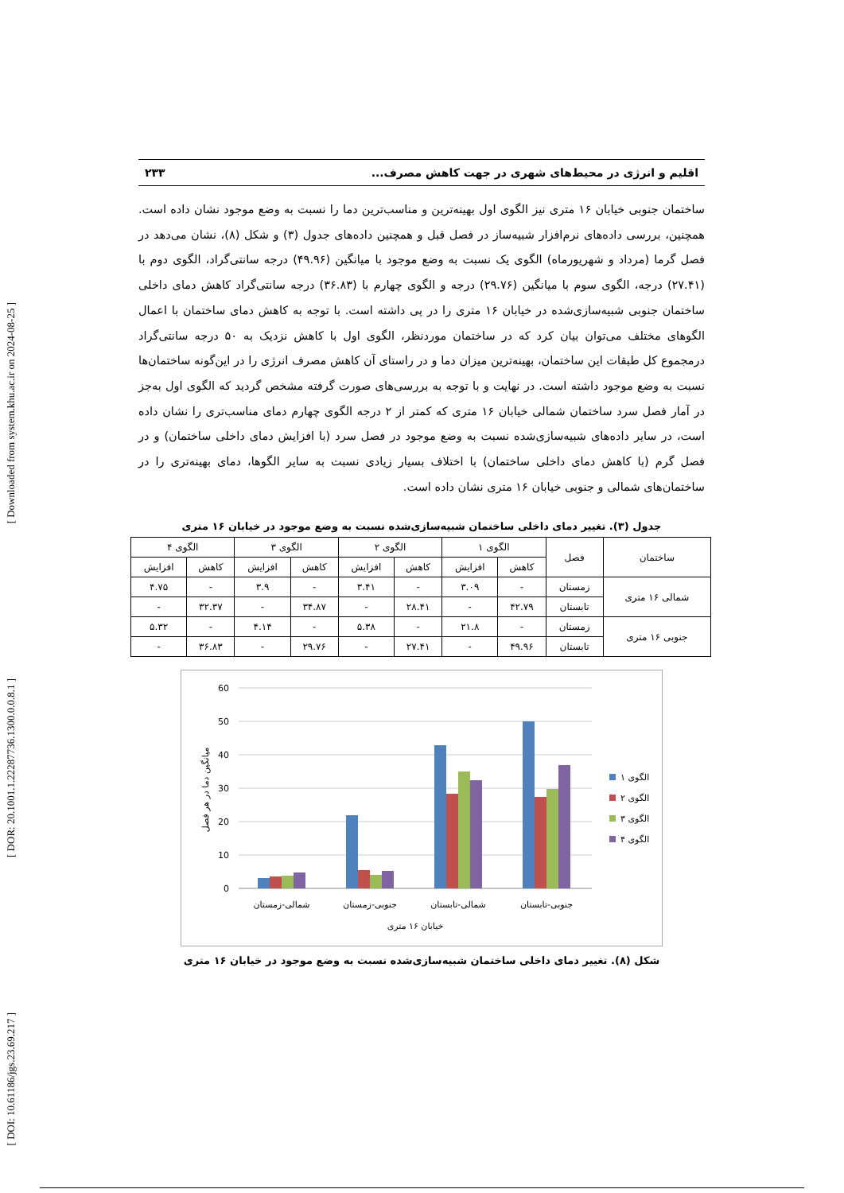[ Downloaded from system.khu.ac.ir on 2024-08-25 ]
[ DOR: 20.1001.1.22287736.1300.0.0.8.1 ]
[ DOI: 10.61186/jgs.23.69.217 ]
اقلیم و انرژی در محیط‌های شهری در جهت کاهش مصرف... ۲۳۳
ساختمان جنوبی خیابان ۱۶ متری نیز الگوی اول بهینه‌ترین و مناسب‌ترین دما را نسبت به وضع موجود نشان داده است. همچنین، بررسی داده‌های نرم‌افزار شبیه‌ساز در فصل قبل و همچنین داده‌های جدول (۳) و شکل (۸)، نشان می‌دهد در فصل گرما (مرداد و شهریورماه) الگوی یک نسبت به وضع موجود با میانگین (۴۹.۹۶) درجه سانتی‌گراد، الگوی دوم با (۲۷.۴۱) درجه، الگوی سوم با میانگین (۲۹.۷۶) درجه و الگوی چهارم با (۳۶.۸۳) درجه سانتی‌گراد کاهش دمای داخلی ساختمان جنوبی شبیه‌سازی‌شده در خیابان ۱۶ متری را در پی داشته است. با توجه به کاهش دمای ساختمان با اعمال الگوهای مختلف می‌توان بیان کرد که در ساختمان موردنظر، الگوی اول با کاهش نزدیک به ۵۰ درجه سانتی‌گراد درمجموع کل طبقات این ساختمان، بهینه‌ترین میزان دما و در راستای آن کاهش مصرف انرژی را در این‌گونه ساختمان‌ها نسبت به وضع موجود داشته است. در نهایت و با توجه به بررسی‌های صورت گرفته مشخص گردید که الگوی اول به‌جز در آمار فصل سرد ساختمان شمالی خیابان ۱۶ متری که کمتر از ۲ درجه الگوی چهارم دمای مناسب‌تری را نشان داده است، در سایر داده‌های شبیه‌سازی‌شده نسبت به وضع موجود در فصل سرد (با افزایش دمای داخلی ساختمان) و در فصل گرم (با کاهش دمای داخلی ساختمان) با اختلاف بسیار زیادی نسبت به سایر الگوها، دمای بهینه‌تری را در ساختمان‌های شمالی و جنوبی خیابان ۱۶ متری نشان داده است.
جدول (۳). تغییر دمای داخلی ساختمان شبیه‌سازی‌شده نسبت به وضع موجود در خیابان ۱۶ متری
| ساختمان | فصل | الگوی ۱ | | الگوی ۲ | | الگوی ۳ | | الگوی ۴ | |
| --- | --- | --- | --- | --- | --- | --- | --- | --- | --- |
| | | کاهش | افزایش | کاهش | افزایش | کاهش | افزایش | کاهش | افزایش |
| شمالی ۱۶ متری | زمستان | - | ۳.۰۹ | - | ۳.۴۱ | - | ۳.۹ | - | ۴.۷۵ |
| | تابستان | ۴۲.۷۹ | - | ۲۸.۴۱ | - | ۳۴.۸۷ | - | ۳۲.۳۷ | - |
| جنوبی ۱۶ متری | زمستان | - | ۲۱.۸ | - | ۵.۳۸ | - | ۴.۱۴ | - | ۵.۳۲ |
| | تابستان | ۴۹.۹۶ | - | ۲۷.۴۱ | - | ۲۹.۷۶ | - | ۳۶.۸۳ | - |
60
50
40
30
20
10
0
شمالی-زمستان
جنوبی-زمستان
شمالی-تابستان
جنوبی-تابستان
خیابان ۱۶ متری
میانگین دما در هر فصل
الگوی ۱
الگوی ۲
الگوی ۳
الگوی ۴
شکل (۸). تغییر دمای داخلی ساختمان شبیه‌سازی‌شده نسبت به وضع موجود در خیابان ۱۶ متری